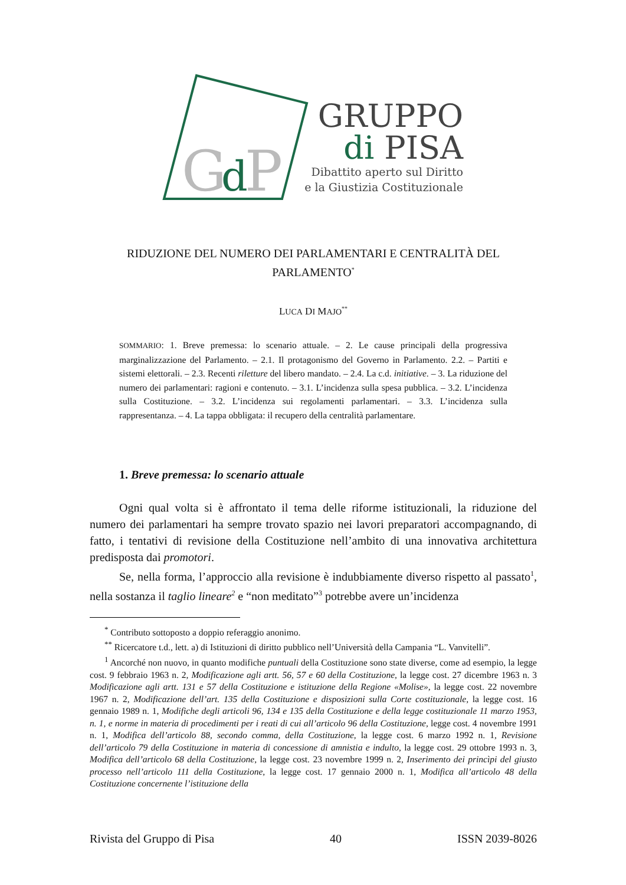G
d
P
GRUPPO
di PISA
Dibattito aperto sul Diritto
e la Giustizia Costituzionale
RIDUZIONE DEL NUMERO DEI PARLAMENTARI E CENTRALITÀ DEL PARLAMENTO<sup>*</sup>
LUCA DI MAJO<sup>**</sup>
SOMMARIO: 1. Breve premessa: lo scenario attuale. – 2. Le cause principali della progressiva marginalizzazione del Parlamento. – 2.1. Il protagonismo del Governo in Parlamento. 2.2. – Partiti e sistemi elettorali. – 2.3. Recenti riletture del libero mandato. – 2.4. La c.d. initiative. – 3. La riduzione del numero dei parlamentari: ragioni e contenuto. – 3.1. L’incidenza sulla spesa pubblica. – 3.2. L’incidenza sulla Costituzione. – 3.2. L’incidenza sui regolamenti parlamentari. – 3.3. L’incidenza sulla rappresentanza. – 4. La tappa obbligata: il recupero della centralità parlamentare.
1. Breve premessa: lo scenario attuale
Ogni qual volta si è affrontato il tema delle riforme istituzionali, la riduzione del numero dei parlamentari ha sempre trovato spazio nei lavori preparatori accompagnando, di fatto, i tentativi di revisione della Costituzione nell’ambito di una innovativa architettura predisposta dai promotori.
Se, nella forma, l’approccio alla revisione è indubbiamente diverso rispetto al passato<sup>1</sup>, nella sostanza il taglio lineare<sup>2</sup> e “non meditato”<sup>3</sup> potrebbe avere un’incidenza
<sup>*</sup> Contributo sottoposto a doppio referaggio anonimo.
<sup>**</sup> Ricercatore t.d., lett. a) di Istituzioni di diritto pubblico nell’Università della Campania “L. Vanvitelli”.
<sup>1</sup> Ancorché non nuovo, in quanto modifiche puntuali della Costituzione sono state diverse, come ad esempio, la legge cost. 9 febbraio 1963 n. 2, Modificazione agli artt. 56, 57 e 60 della Costituzione, la legge cost. 27 dicembre 1963 n. 3 Modificazione agli artt. 131 e 57 della Costituzione e istituzione della Regione «Molise», la legge cost. 22 novembre 1967 n. 2, Modificazione dell’art. 135 della Costituzione e disposizioni sulla Corte costituzionale, la legge cost. 16 gennaio 1989 n. 1, Modifiche degli articoli 96, 134 e 135 della Costituzione e della legge costituzionale 11 marzo 1953, n. 1, e norme in materia di procedimenti per i reati di cui all’articolo 96 della Costituzione, legge cost. 4 novembre 1991 n. 1, Modifica dell’articolo 88, secondo comma, della Costituzione, la legge cost. 6 marzo 1992 n. 1, Revisione dell’articolo 79 della Costituzione in materia di concessione di amnistia e indulto, la legge cost. 29 ottobre 1993 n. 3, Modifica dell’articolo 68 della Costituzione, la legge cost. 23 novembre 1999 n. 2, Inserimento dei princìpi del giusto processo nell’articolo 111 della Costituzione, la legge cost. 17 gennaio 2000 n. 1, Modifica all’articolo 48 della Costituzione concernente l’istituzione della
Rivista del Gruppo di Pisa 40 ISSN 2039-8026